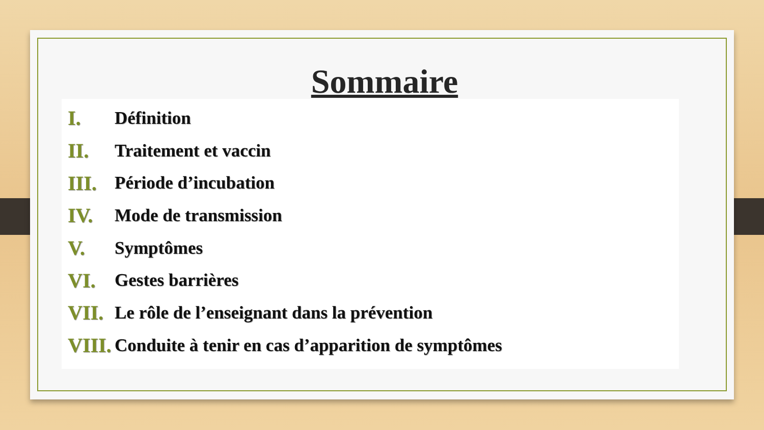Sommaire
I. Définition
II. Traitement et vaccin
III. Période d’incubation
IV. Mode de transmission
V. Symptômes
VI. Gestes barrières
VII. Le rôle de l’enseignant dans la prévention
VIII. Conduite à tenir en cas d’apparition de symptômes